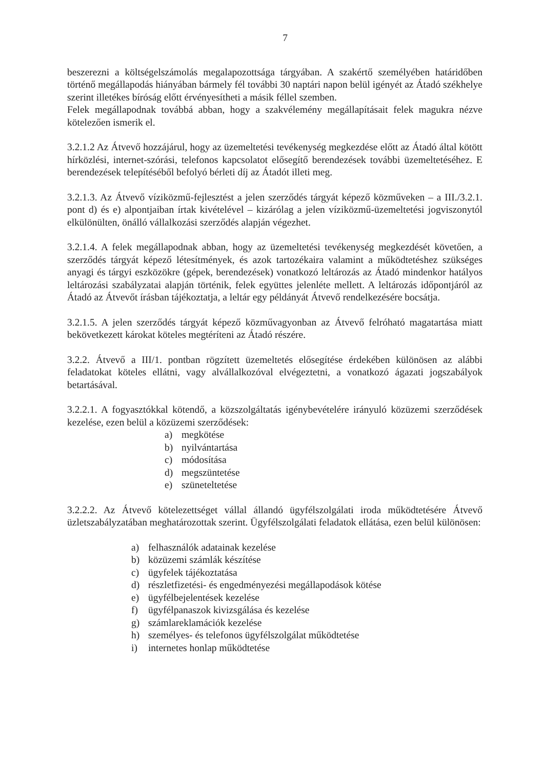7
beszerezni a költségelszámolás megalapozottsága tárgyában. A szakértő személyében határidőben történő megállapodás hiányában bármely fél további 30 naptári napon belül igényét az Átadó székhelye szerint illetékes bíróság előtt érvényesítheti a másik féllel szemben.
Felek megállapodnak továbbá abban, hogy a szakvélemény megállapításait felek magukra nézve kötelezően ismerik el.
3.2.1.2 Az Átvevő hozzájárul, hogy az üzemeltetési tevékenység megkezdése előtt az Átadó által kötött hírközlési, internet-szórási, telefonos kapcsolatot elősegítő berendezések további üzemeltetéséhez. E berendezések telepítéséből befolyó bérleti díj az Átadót illeti meg.
3.2.1.3. Az Átvevő víziközmű-fejlesztést a jelen szerződés tárgyát képező közműveken – a III./3.2.1. pont d) és e) alpontjaiban írtak kivételével – kizárólag a jelen víziközmű-üzemeltetési jogviszonytól elkülönülten, önálló vállalkozási szerződés alapján végezhet.
3.2.1.4. A felek megállapodnak abban, hogy az üzemeltetési tevékenység megkezdését követően, a szerződés tárgyát képező létesítmények, és azok tartozékaira valamint a működtetéshez szükséges anyagi és tárgyi eszközökre (gépek, berendezések) vonatkozó leltározás az Átadó mindenkor hatályos leltározási szabályzatai alapján történik, felek együttes jelenléte mellett. A leltározás időpontjáról az Átadó az Átvevőt írásban tájékoztatja, a leltár egy példányát Átvevő rendelkezésére bocsátja.
3.2.1.5. A jelen szerződés tárgyát képező közművagyonban az Átvevő felróható magatartása miatt bekövetkezett károkat köteles megtéríteni az Átadó részére.
3.2.2. Átvevő a III/1. pontban rögzített üzemeltetés elősegítése érdekében különösen az alábbi feladatokat köteles ellátni, vagy alvállalkozóval elvégeztetni, a vonatkozó ágazati jogszabályok betartásával.
3.2.2.1. A fogyasztókkal kötendő, a közszolgáltatás igénybevételére irányuló közüzemi szerződések kezelése, ezen belül a közüzemi szerződések:
a) megkötése
b) nyilvántartása
c) módosítása
d) megszüntetése
e) szüneteltetése
3.2.2.2. Az Átvevő kötelezettséget vállal állandó ügyfélszolgálati iroda működtetésére Átvevő üzletszabályzatában meghatározottak szerint. Ügyfélszolgálati feladatok ellátása, ezen belül különösen:
a) felhasználók adatainak kezelése
b) közüzemi számlák készítése
c) ügyfelek tájékoztatása
d) részletfizetési- és engedményezési megállapodások kötése
e) ügyfélbejelentések kezelése
f) ügyfélpanaszok kivizsgálása és kezelése
g) számlareklamációk kezelése
h) személyes- és telefonos ügyfélszolgálat működtetése
i) internetes honlap működtetése